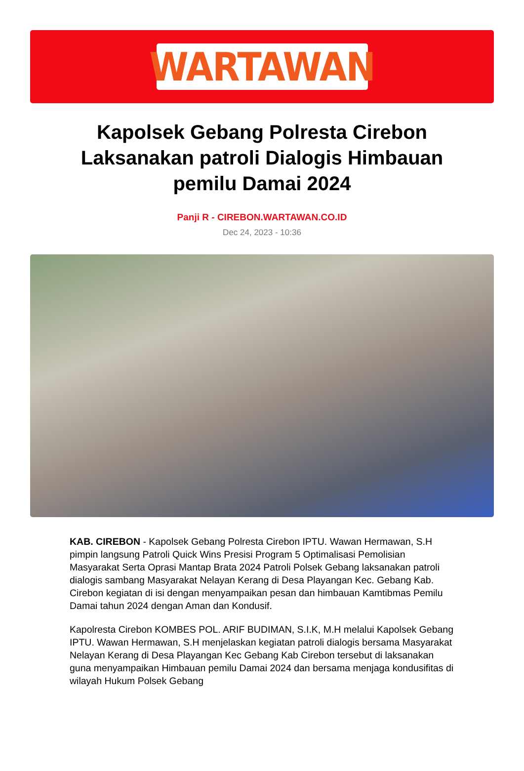WARTAWAN
Kapolsek Gebang Polresta Cirebon Laksanakan patroli Dialogis Himbauan pemilu Damai 2024
Panji R - CIREBON.WARTAWAN.CO.ID
Dec 24, 2023 - 10:36
KAB. CIREBON - Kapolsek Gebang Polresta Cirebon IPTU. Wawan Hermawan, S.H pimpin langsung Patroli Quick Wins Presisi Program 5 Optimalisasi Pemolisian Masyarakat Serta Oprasi Mantap Brata 2024 Patroli Polsek Gebang laksanakan patroli dialogis sambang Masyarakat Nelayan Kerang di Desa Playangan Kec. Gebang Kab. Cirebon kegiatan di isi dengan menyampaikan pesan dan himbauan Kamtibmas Pemilu Damai tahun 2024 dengan Aman dan Kondusif.
Kapolresta Cirebon KOMBES POL. ARIF BUDIMAN, S.I.K, M.H melalui Kapolsek Gebang IPTU. Wawan Hermawan, S.H menjelaskan kegiatan patroli dialogis bersama Masyarakat Nelayan Kerang di Desa Playangan Kec Gebang Kab Cirebon tersebut di laksanakan guna menyampaikan Himbauan pemilu Damai 2024 dan bersama menjaga kondusifitas di wilayah Hukum Polsek Gebang